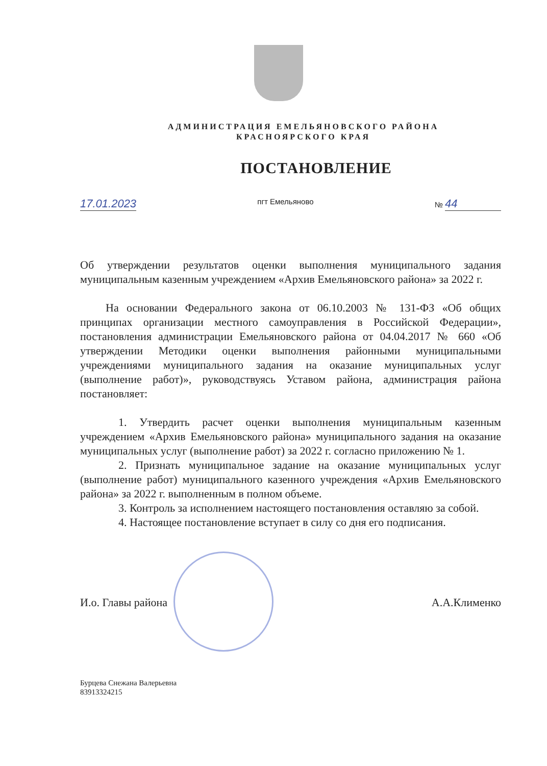АДМИНИСТРАЦИЯ ЕМЕЛЬЯНОВСКОГО РАЙОНА
КРАСНОЯРСКОГО КРАЯ
ПОСТАНОВЛЕНИЕ
17.01.2023 пгт Емельяново № 44
Об утверждении результатов оценки выполнения муниципального задания муниципальным казенным учреждением «Архив Емельяновского района» за 2022 г.
На основании Федерального закона от 06.10.2003 № 131-ФЗ «Об общих принципах организации местного самоуправления в Российской Федерации», постановления администрации Емельяновского района от 04.04.2017 № 660 «Об утверждении Методики оценки выполнения районными муниципальными учреждениями муниципального задания на оказание муниципальных услуг (выполнение работ)», руководствуясь Уставом района, администрация района постановляет:
1. Утвердить расчет оценки выполнения муниципальным казенным учреждением «Архив Емельяновского района» муниципального задания на оказание муниципальных услуг (выполнение работ) за 2022 г. согласно приложению № 1.
2. Признать муниципальное задание на оказание муниципальных услуг (выполнение работ) муниципального казенного учреждения «Архив Емельяновского района» за 2022 г. выполненным в полном объеме.
3. Контроль за исполнением настоящего постановления оставляю за собой.
4. Настоящее постановление вступает в силу со дня его подписания.
И.о. Главы района А.А.Клименко
Бурцева Снежана Валерьевна
83913324215